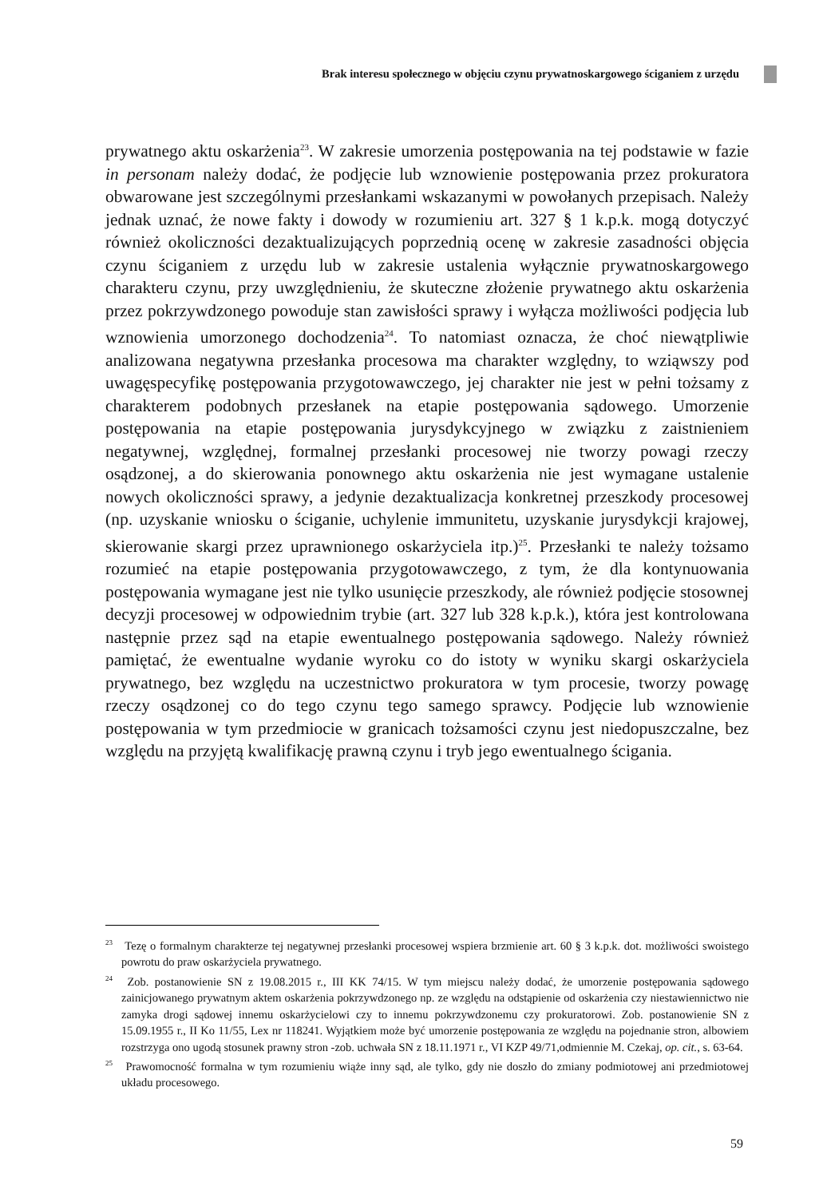Brak interesu społecznego w objęciu czynu prywatnoskargowego ściganiem z urzędu
prywatnego aktu oskarżenia<sup>23</sup>. W zakresie umorzenia postępowania na tej podstawie w fazie in personam należy dodać, że podjęcie lub wznowienie postępowania przez prokuratora obwarowane jest szczególnymi przesłankami wskazanymi w powołanych przepisach. Należy jednak uznać, że nowe fakty i dowody w rozumieniu art. 327 § 1 k.p.k. mogą dotyczyć również okoliczności dezaktualizujących poprzednią ocenę w zakresie zasadności objęcia czynu ściganiem z urzędu lub w zakresie ustalenia wyłącznie prywatnoskargowego charakteru czynu, przy uwzględnieniu, że skuteczne złożenie prywatnego aktu oskarżenia przez pokrzywdzonego powoduje stan zawisłości sprawy i wyłącza możliwości podjęcia lub wznowienia umorzonego dochodzenia<sup>24</sup>. To natomiast oznacza, że choć niewątpliwie analizowana negatywna przesłanka procesowa ma charakter względny, to wziąwszy pod uwagęspecyfikę postępowania przygotowawczego, jej charakter nie jest w pełni tożsamy z charakterem podobnych przesłanek na etapie postępowania sądowego. Umorzenie postępowania na etapie postępowania jurysdykcyjnego w związku z zaistnieniem negatywnej, względnej, formalnej przesłanki procesowej nie tworzy powagi rzeczy osądzonej, a do skierowania ponownego aktu oskarżenia nie jest wymagane ustalenie nowych okoliczności sprawy, a jedynie dezaktualizacja konkretnej przeszkody procesowej (np. uzyskanie wniosku o ściganie, uchylenie immunitetu, uzyskanie jurysdykcji krajowej, skierowanie skargi przez uprawnionego oskarżyciela itp.)<sup>25</sup>. Przesłanki te należy tożsamo rozumieć na etapie postępowania przygotowawczego, z tym, że dla kontynuowania postępowania wymagane jest nie tylko usunięcie przeszkody, ale również podjęcie stosownej decyzji procesowej w odpowiednim trybie (art. 327 lub 328 k.p.k.), która jest kontrolowana następnie przez sąd na etapie ewentualnego postępowania sądowego. Należy również pamiętać, że ewentualne wydanie wyroku co do istoty w wyniku skargi oskarżyciela prywatnego, bez względu na uczestnictwo prokuratora w tym procesie, tworzy powagę rzeczy osądzonej co do tego czynu tego samego sprawcy. Podjęcie lub wznowienie postępowania w tym przedmiocie w granicach tożsamości czynu jest niedopuszczalne, bez względu na przyjętą kwalifikację prawną czynu i tryb jego ewentualnego ścigania.
<sup>23</sup> Tezę o formalnym charakterze tej negatywnej przesłanki procesowej wspiera brzmienie art. 60 § 3 k.p.k. dot. możliwości swoistego powrotu do praw oskarżyciela prywatnego.
<sup>24</sup> Zob. postanowienie SN z 19.08.2015 r., III KK 74/15. W tym miejscu należy dodać, że umorzenie postępowania sądowego zainicjowanego prywatnym aktem oskarżenia pokrzywdzonego np. ze względu na odstąpienie od oskarżenia czy niestawiennictwo nie zamyka drogi sądowej innemu oskarżycielowi czy to innemu pokrzywdzonemu czy prokuratorowi. Zob. postanowienie SN z 15.09.1955 r., II Ko 11/55, Lex nr 118241. Wyjątkiem może być umorzenie postępowania ze względu na pojednanie stron, albowiem rozstrzyga ono ugodą stosunek prawny stron ‑zob. uchwała SN z 18.11.1971 r., VI KZP 49/71,odmiennie M. Czekaj, op. cit., s. 63‑64.
<sup>25</sup> Prawomocność formalna w tym rozumieniu wiąże inny sąd, ale tylko, gdy nie doszło do zmiany podmiotowej ani przedmiotowej układu procesowego.
59